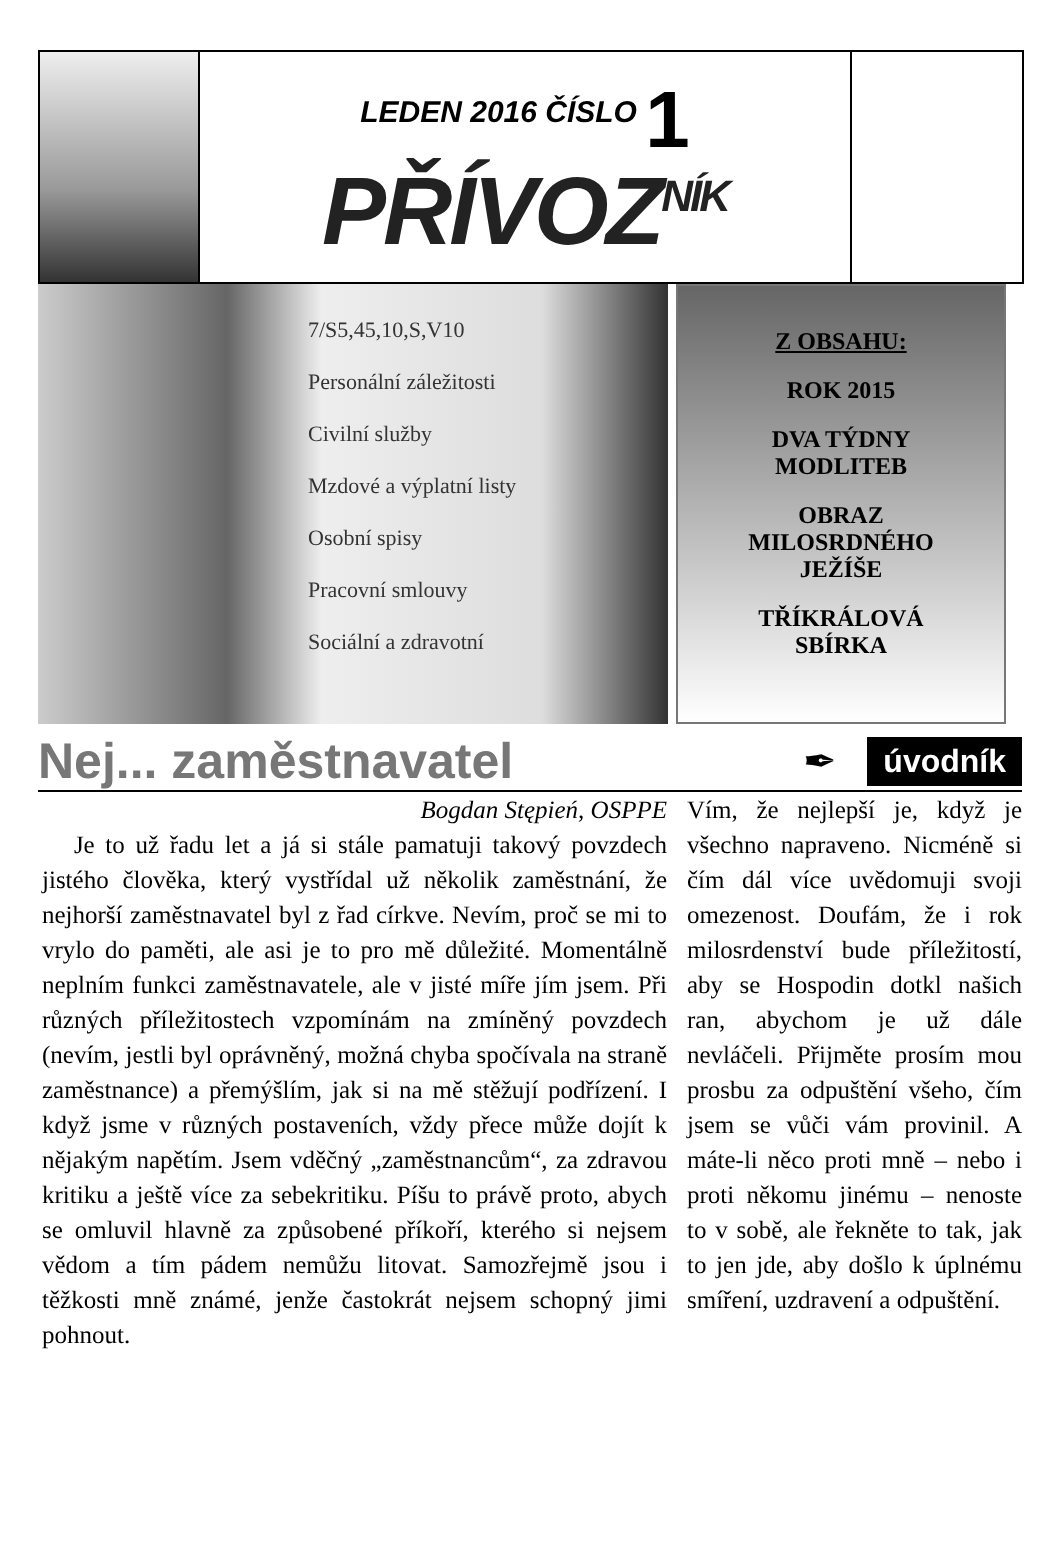LEDEN 2016 ČÍSLO 1
PŘÍVOZ<sup>NÍK</sup>
7/S5,45,10,S,V10
Personální záležitosti
Civilní služby
Mzdové a výplatní listy
Osobní spisy
Pracovní smlouvy
Sociální a zdravotní
Z OBSAHU:
ROK 2015
DVA TÝDNY
MODLITEB
OBRAZ
MILOSRDNÉHO
JEŽÍŠE
TŘÍKRÁLOVÁ
SBÍRKA
Nej... zaměstnavatel
✒ úvodník
Bogdan Stępień, OSPPE
Je to už řadu let a já si stále pamatuji takový povzdech jistého člověka, který vystřídal už několik zaměstnání, že nejhorší zaměstnavatel byl z řad církve. Nevím, proč se mi to vrylo do paměti, ale asi je to pro mě důležité. Momentálně neplním funkci zaměstnavatele, ale v jisté míře jím jsem. Při různých příležitostech vzpomínám na zmíněný povzdech (nevím, jestli byl oprávněný, možná chyba spočívala na straně zaměstnance) a přemýšlím, jak si na mě stěžují podřízení. I když jsme v různých postaveních, vždy přece může dojít k nějakým napětím. Jsem vděčný „zaměstnancům“, za zdravou kritiku a ještě více za sebekritiku. Píšu to právě proto, abych se omluvil hlavně za způsobené příkoří, kterého si nejsem vědom a tím pádem nemůžu litovat. Samozřejmě jsou i těžkosti mně známé, jenže častokrát nejsem schopný jimi pohnout.
Vím, že nejlepší je, když je všechno napraveno. Nicméně si čím dál více uvědomuji svoji omezenost. Doufám, že i rok milosrdenství bude příležitostí, aby se Hospodin dotkl našich ran, abychom je už dále nevláčeli. Přijměte prosím mou prosbu za odpuštění všeho, čím jsem se vůči vám provinil. A máte-li něco proti mně – nebo i proti někomu jinému – nenoste to v sobě, ale řekněte to tak, jak to jen jde, aby došlo k úplnému smíření, uzdravení a odpuštění.